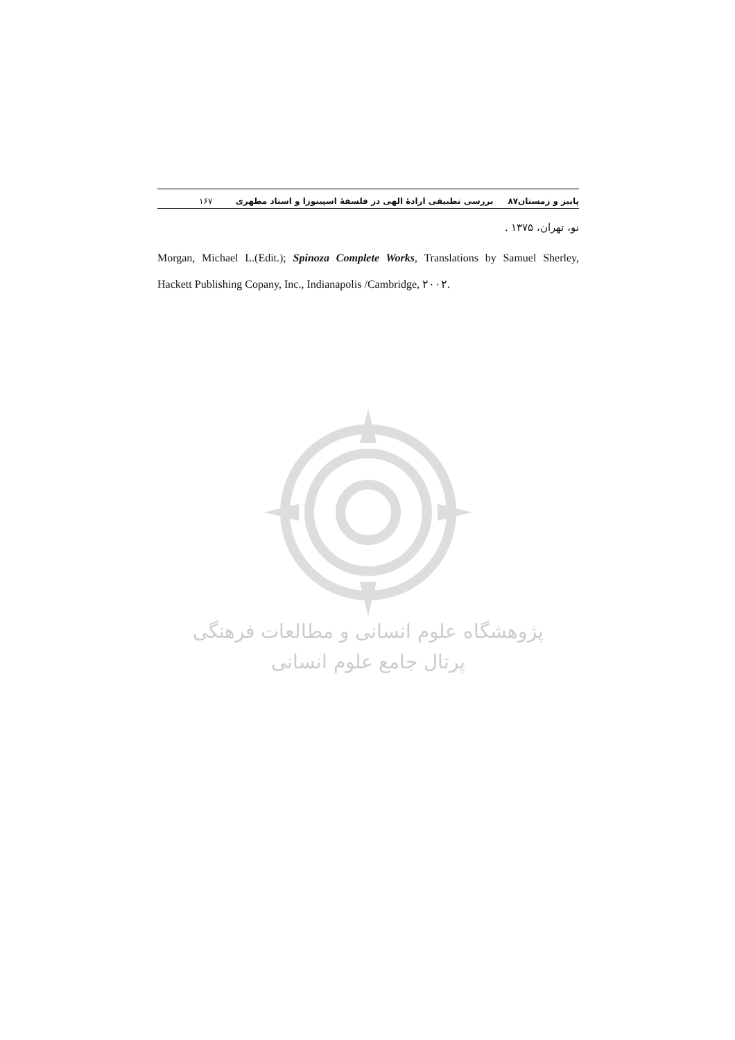پاییز و زمستان۸۷ بررسی تطبیقی ارادهٔ الهی در فلسفهٔ اسپینوزا و استاد مطهری ۱۶۷
نو، تهران، ۱۳۷۵ .
Morgan, Michael L.(Edit.); Spinoza Complete Works, Translations by Samuel Sherley, Hackett Publishing Copany, Inc., Indianapolis /Cambridge, ۲۰۰۲.
پژوهشگاه علوم انسانی و مطالعات فرهنگی
پرتال جامع علوم انسانی